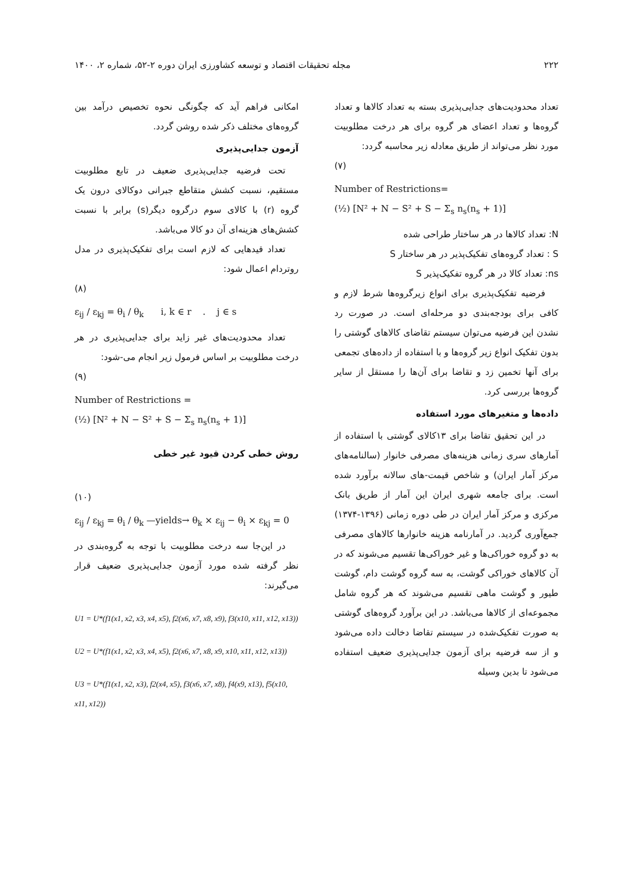۲۲۲ مجله تحقیقات اقتصاد و توسعه کشاورزی ایران دوره ۲-۵۲، شماره ۲، ۱۴۰۰
تعداد محدودیت‌های جدایی‌پذیری بسته به تعداد کالاها و تعداد گروه‌ها و تعداد اعضای هر گروه برای هر درخت مطلوبیت مورد نظر می‌تواند از طریق معادله زیر محاسبه گردد:
(۷)
Number of Restrictions=
(½) [N² + N − S² + S − Σ<sub>s</sub> n<sub>s</sub>(n<sub>s</sub> + 1)]
N: تعداد کالاها در هر ساختار طراحی شده
S : تعداد گروه‌های تفکیک‌پذیر در هر ساختار S
ns: تعداد کالا در هر گروه تفکیک‌پذیر S
فرضیه تفکیک‌پذیری برای انواع زیرگروه‌ها شرط لازم و کافی برای بودجه‌بندی دو مرحله‌ای است. در صورت رد نشدن این فرضیه می‌توان سیستم تقاضای کالاهای گوشتی را بدون تفکیک انواع زیر گروه‌ها و با استفاده از داده‌های تجمعی برای آنها تخمین زد و تقاضا برای آن‌ها را مستقل از سایر گروه‌ها بررسی کرد.
داده‌ها و متغیرهای مورد استفاده
در این تحقیق تقاضا برای ۱۳کالای گوشتی با استفاده از آمارهای سری زمانی هزینه‌های مصرفی خانوار (سالنامه‌های مرکز آمار ایران) و شاخص قیمت-های سالانه برآورد شده است. برای جامعه شهری ایران این آمار از طریق بانک مرکزی و مرکز آمار ایران در طی دوره زمانی (۱۳۹۶-۱۳۷۴) جمع‌آوری گردید. در آمارنامه هزینه خانوارها کالاهای مصرفی به دو گروه خوراکی‌ها و غیر خوراکی‌ها تقسیم می‌شوند که در آن کالاهای خوراکی گوشت، به سه گروه گوشت دام، گوشت طیور و گوشت ماهی تقسیم می‌شوند که هر گروه شامل مجموعه‌ای از کالاها می‌باشد. در این برآورد گروه‌های گوشتی به صورت تفکیک‌شده در سیستم تقاضا دخالت داده می‌شود و از سه فرضیه برای آزمون جدایی‌پذیری ضعیف استفاده می‌شود تا بدین وسیله
امکانی فراهم آید که چگونگی نحوه تخصیص درآمد بین گروه‌های مختلف ذکر شده روشن گردد.
آزمون جدایی‌پذیری
تحت فرضیه جدایی‌پذیری ضعیف در تابع مطلوبیت مستقیم، نسبت کشش متقاطع جبرانی دوکالای درون یک گروه (r) با کالای سوم درگروه دیگر(s) برابر با نسبت کشش‌های هزینه‌ای آن دو کالا می‌باشد.
تعداد قیدهایی که لازم است برای تفکیک‌پذیری در مدل روتردام اعمال شود:
(۸)
ε<sub>ij</sub> / ε<sub>kj</sub> = θ<sub>i</sub> / θ<sub>k</sub> i, k ∈ r . j ∈ s
تعداد محدودیت‌های غیر زاید برای جدایی‌پذیری در هر درخت مطلوبیت بر اساس فرمول زیر انجام می-شود:
(۹)
Number of Restrictions =
(½) [N² + N − S² + S − Σ<sub>s</sub> n<sub>s</sub>(n<sub>s</sub> + 1)]
روش خطی کردن قیود غیر خطی
(۱۰)
ε<sub>ij</sub> / ε<sub>kj</sub> = θ<sub>i</sub> / θ<sub>k</sub> —yields→ θ<sub>k</sub> × ε<sub>ij</sub> − θ<sub>i</sub> × ε<sub>kj</sub> = 0
در این‌جا سه درخت مطلوبیت با توجه به گروه‌بندی در نظر گرفته شده مورد آزمون جدایی‌پذیری ضعیف قرار می‌گیرند:
U1 = U*(f1(x1, x2, x3, x4, x5), f2(x6, x7, x8, x9), f3(x10, x11, x12, x13))
U2 = U*(f1(x1, x2, x3, x4, x5), f2(x6, x7, x8, x9, x10, x11, x12, x13))
U3 = U*(f1(x1, x2, x3), f2(x4, x5), f3(x6, x7, x8), f4(x9, x13), f5(x10, x11, x12))